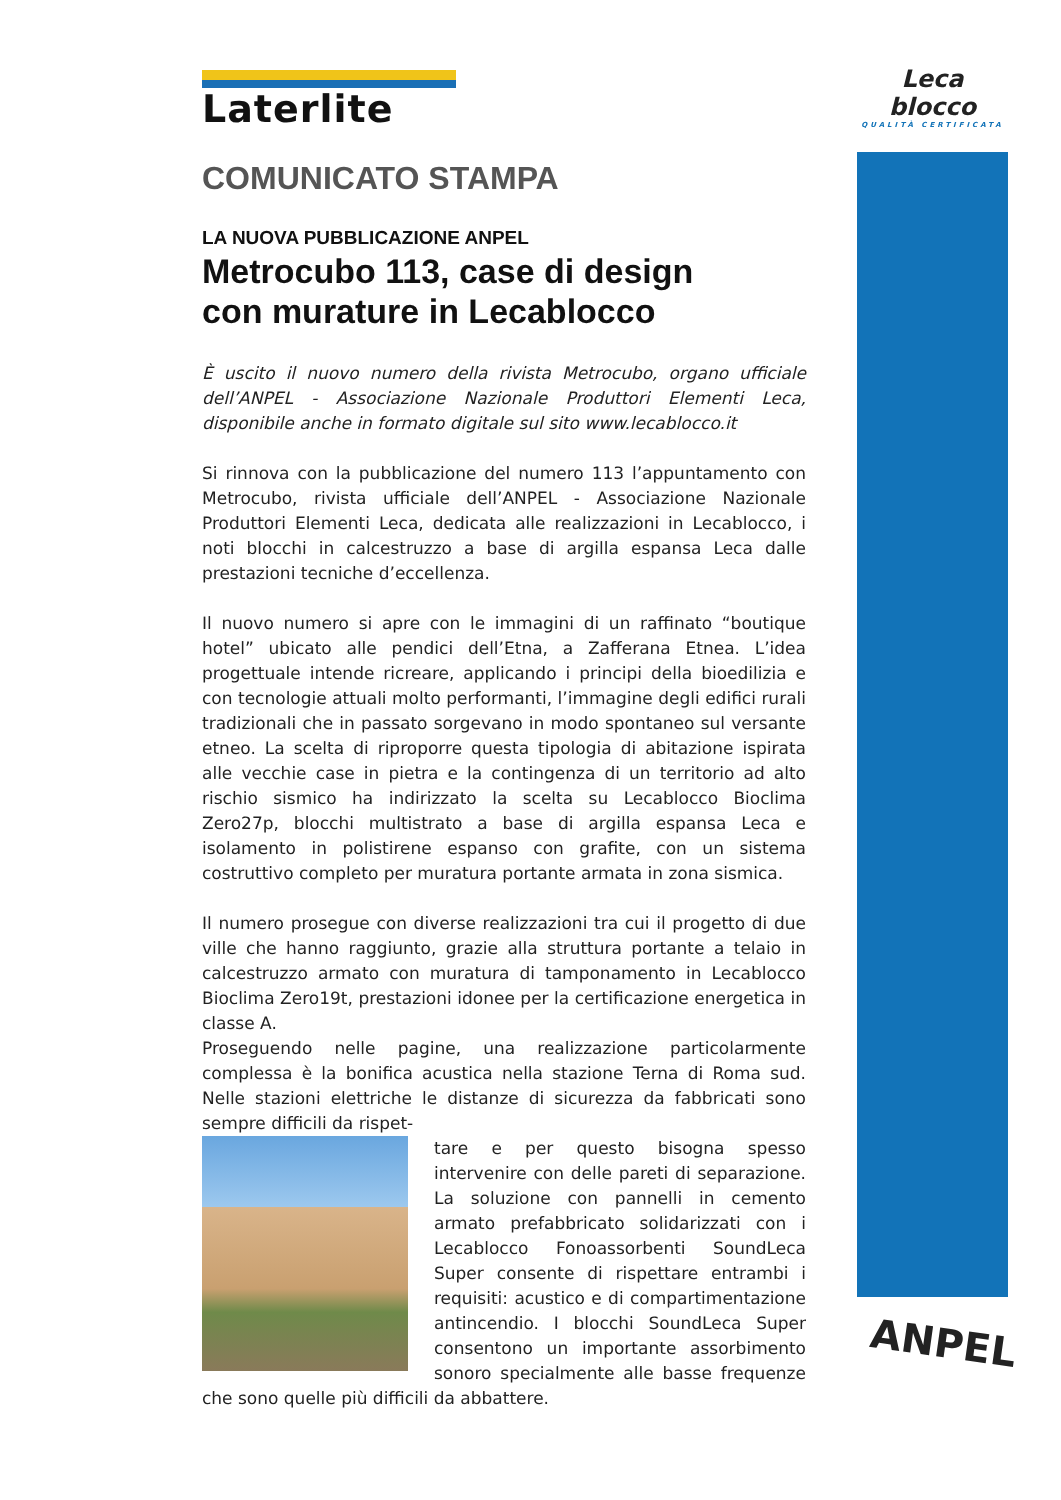Leca blocco
QUALITÀ CERTIFICATA
Laterlite
COMUNICATO STAMPA
LA NUOVA PUBBLICAZIONE ANPEL
Metrocubo 113, case di design
con murature in Lecablocco
È uscito il nuovo numero della rivista Metrocubo, organo ufficiale dell’ANPEL - Associazione Nazionale Produttori Elementi Leca, disponibile anche in formato digitale sul sito www.lecablocco.it
Si rinnova con la pubblicazione del numero 113 l’appuntamento con Metrocubo, rivista ufficiale dell’ANPEL - Associazione Nazionale Produttori Elementi Leca, dedicata alle realizzazioni in Lecablocco, i noti blocchi in calcestruzzo a base di argilla espansa Leca dalle prestazioni tecniche d’eccellenza.
Il nuovo numero si apre con le immagini di un raffinato “boutique hotel” ubicato alle pendici dell’Etna, a Zafferana Etnea. L’idea progettuale intende ricreare, applicando i principi della bioedilizia e con tecnologie attuali molto performanti, l’immagine degli edifici rurali tradizionali che in passato sorgevano in modo spontaneo sul versante etneo. La scelta di riproporre questa tipologia di abitazione ispirata alle vecchie case in pietra e la contingenza di un territorio ad alto rischio sismico ha indirizzato la scelta su Lecablocco Bioclima Zero27p, blocchi multistrato a base di argilla espansa Leca e isolamento in polistirene espanso con grafite, con un sistema costruttivo completo per muratura portante armata in zona sismica.
Il numero prosegue con diverse realizzazioni tra cui il progetto di due ville che hanno raggiunto, grazie alla struttura portante a telaio in calcestruzzo armato con muratura di tamponamento in Lecablocco Bioclima Zero19t, prestazioni idonee per la certificazione energetica in classe A.
Proseguendo nelle pagine, una realizzazione particolarmente complessa è la bonifica acustica nella stazione Terna di Roma sud. Nelle stazioni elettriche le distanze di sicurezza da fabbricati sono sempre difficili da rispet-
tare e per questo bisogna spesso intervenire con delle pareti di separazione. La soluzione con pannelli in cemento armato prefabbricato solidarizzati con i Lecablocco Fonoassorbenti SoundLeca Super consente di rispettare entrambi i requisiti: acustico e di compartimentazione antincendio. I blocchi SoundLeca Super consentono un importante assorbimento sonoro specialmente alle basse frequenze che sono quelle più difficili da abbattere.
ANPEL